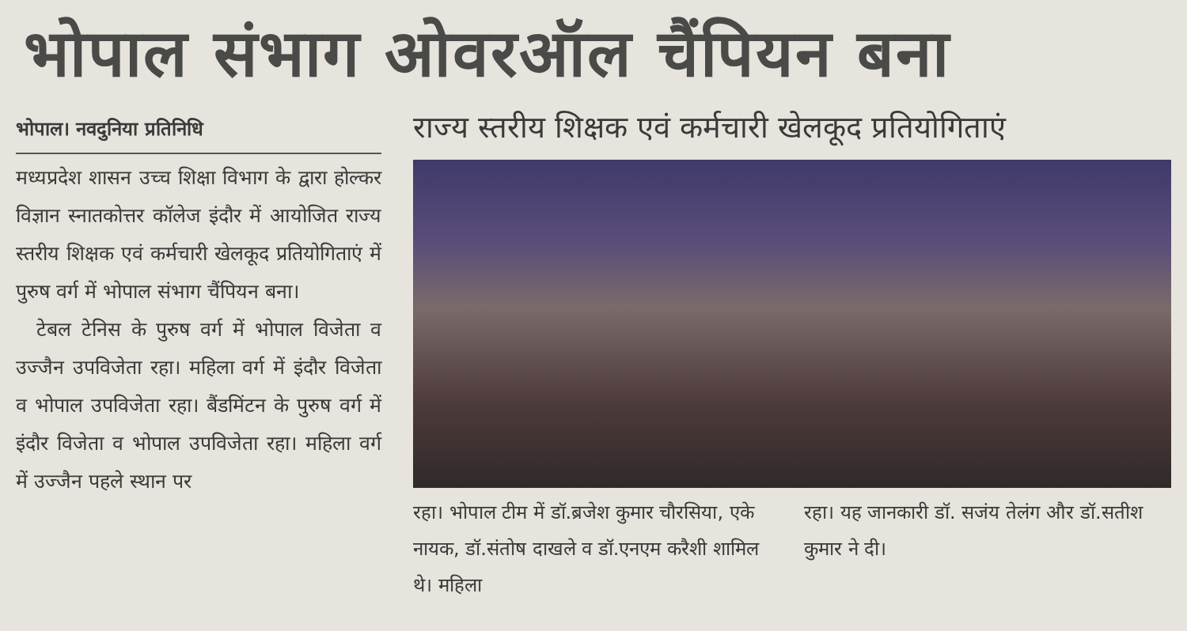भोपाल संभाग ओवरऑल चैंपियन बना
भोपाल। नवदुनिया प्रतिनिधि
मध्यप्रदेश शासन उच्च शिक्षा विभाग के द्वारा होल्कर विज्ञान स्नातकोत्तर कॉलेज इंदौर में आयोजित राज्य स्तरीय शिक्षक एवं कर्मचारी खेलकूद प्रतियोगिताएं में पुरुष वर्ग में भोपाल संभाग चैंपियन बना।
टेबल टेनिस के पुरुष वर्ग में भोपाल विजेता व उज्जैन उपविजेता रहा। महिला वर्ग में इंदौर विजेता व भोपाल उपविजेता रहा। बैंडमिंटन के पुरुष वर्ग में इंदौर विजेता व भोपाल उपविजेता रहा। महिला वर्ग में उज्जैन पहले स्थान पर
राज्य स्तरीय शिक्षक एवं कर्मचारी खेलकूद प्रतियोगिताएं
रहा। भोपाल टीम में डॉ.ब्रजेश कुमार चौरसिया, एके नायक, डॉ.संतोष दाखले व डॉ.एनएम करैशी शामिल थे। महिला
रहा। यह जानकारी डॉ. सजंय तेलंग और डॉ.सतीश कुमार ने दी।